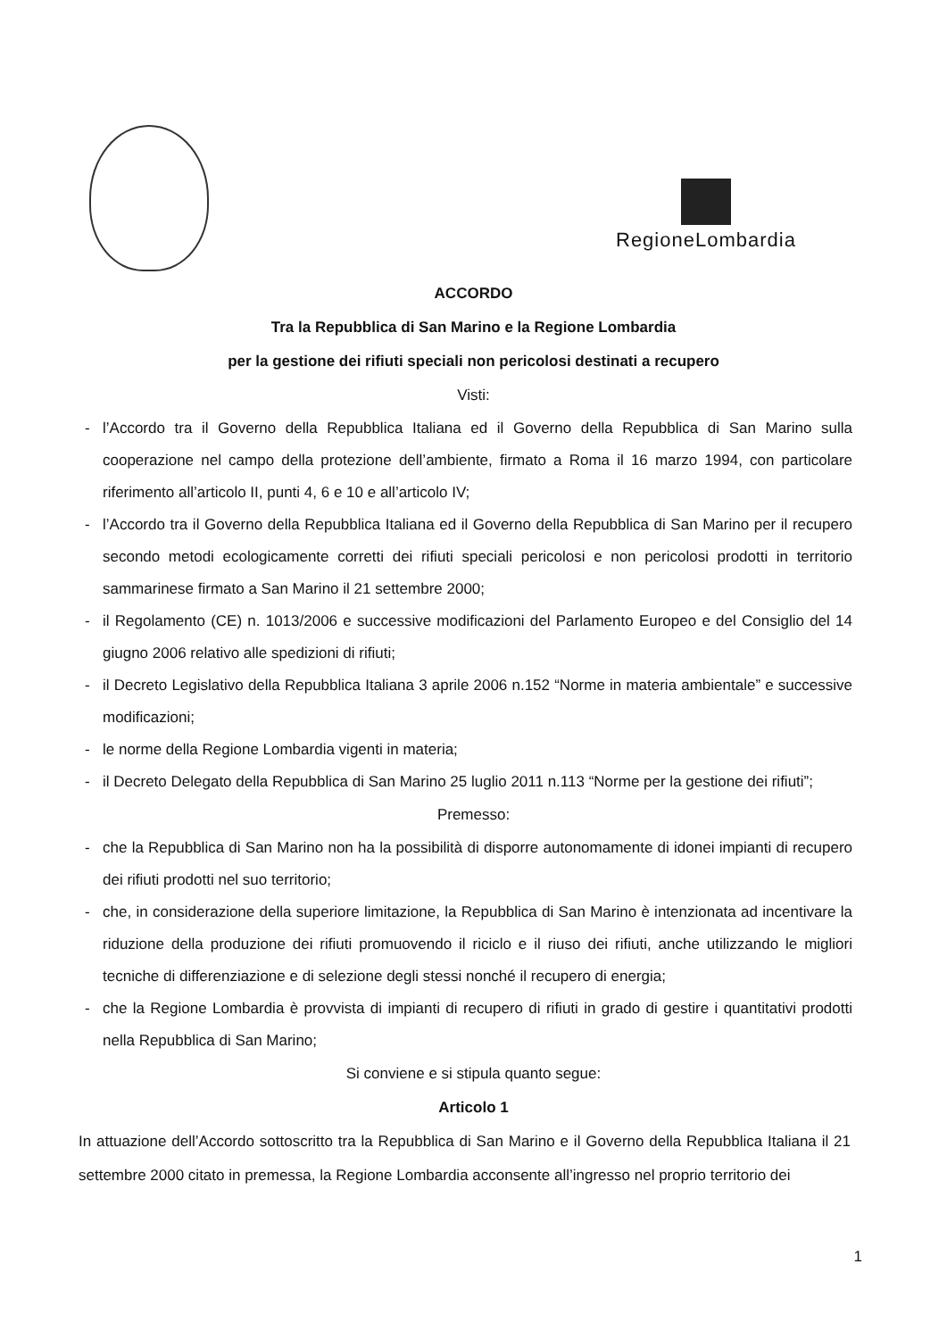RegioneLombardia
ACCORDO
Tra la Repubblica di San Marino e la Regione Lombardia
per la gestione dei rifiuti speciali non pericolosi destinati a recupero
Visti:
- l’Accordo tra il Governo della Repubblica Italiana ed il Governo della Repubblica di San Marino sulla cooperazione nel campo della protezione dell’ambiente, firmato a Roma il 16 marzo 1994, con particolare riferimento all’articolo II, punti 4, 6 e 10 e all’articolo IV;
- l’Accordo tra il Governo della Repubblica Italiana ed il Governo della Repubblica di San Marino per il recupero secondo metodi ecologicamente corretti dei rifiuti speciali pericolosi e non pericolosi prodotti in territorio sammarinese firmato a San Marino il 21 settembre 2000;
- il Regolamento (CE) n. 1013/2006 e successive modificazioni del Parlamento Europeo e del Consiglio del 14 giugno 2006 relativo alle spedizioni di rifiuti;
- il Decreto Legislativo della Repubblica Italiana 3 aprile 2006 n.152 “Norme in materia ambientale” e successive modificazioni;
- le norme della Regione Lombardia vigenti in materia;
- il Decreto Delegato della Repubblica di San Marino 25 luglio 2011 n.113 “Norme per la gestione dei rifiuti”;
Premesso:
- che la Repubblica di San Marino non ha la possibilità di disporre autonomamente di idonei impianti di recupero dei rifiuti prodotti nel suo territorio;
- che, in considerazione della superiore limitazione, la Repubblica di San Marino è intenzionata ad incentivare la riduzione della produzione dei rifiuti promuovendo il riciclo e il riuso dei rifiuti, anche utilizzando le migliori tecniche di differenziazione e di selezione degli stessi nonché il recupero di energia;
- che la Regione Lombardia è provvista di impianti di recupero di rifiuti in grado di gestire i quantitativi prodotti nella Repubblica di San Marino;
Si conviene e si stipula quanto segue:
Articolo 1
In attuazione dell’Accordo sottoscritto tra la Repubblica di San Marino e il Governo della Repubblica Italiana il 21 settembre 2000 citato in premessa, la Regione Lombardia acconsente all’ingresso nel proprio territorio dei
1